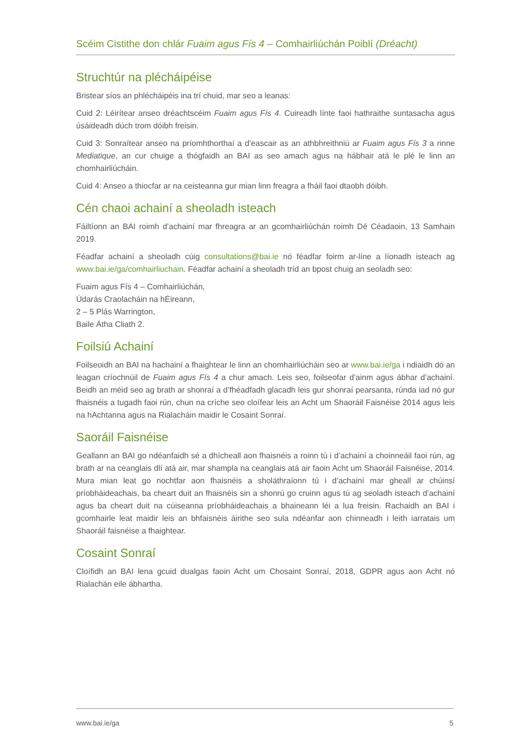Scéim Cistithe don chlár Fuaim agus Fís 4 – Comhairliúchán Poiblí (Dréacht)
Struchtúr na plécháipéise
Bristear síos an phlécháipéis ina trí chuid, mar seo a leanas:
Cuid 2: Léirítear anseo dréachtscéim Fuaim agus Fís 4. Cuireadh línte faoi hathraithe suntasacha agus úsáideadh dúch trom dóibh freisin.
Cuid 3: Sonraítear anseo na príomhthorthaí a d’eascair as an athbhreithniú ar Fuaim agus Fís 3 a rinne Mediatique, an cur chuige a thógfaidh an BAI as seo amach agus na hábhair atá le plé le linn an chomhairliúcháin.
Cuid 4: Anseo a thiocfar ar na ceisteanna gur mian linn freagra a fháil faoi dtaobh dóibh.
Cén chaoi achainí a sheoladh isteach
Fáiltíonn an BAI roimh d’achainí mar fhreagra ar an gcomhairliúchán roimh Dé Céadaoin, 13 Samhain 2019.
Féadfar achainí a sheoladh cúig consultations@bai.ie nó féadfar foirm ar-líne a líonadh isteach ag www.bai.ie/ga/comhairliuchain. Féadfar achainí a sheoladh tríd an bpost chuig an seoladh seo:
Fuaim agus Fís 4 – Comhairliúchán,
Údarás Craolacháin na hÉireann,
2 – 5 Plás Warrington,
Baile Átha Cliath 2.
Foilsiú Achainí
Foilseoidh an BAI na hachainí a fhaightear le linn an chomhairliúcháin seo ar www.bai.ie/ga i ndiaidh dó an leagan críochnúil de Fuaim agus Fís 4 a chur amach. Leis seo, foilseofar d’ainm agus ábhar d’achainí. Beidh an méid seo ag brath ar shonraí a d’fhéadfadh glacadh leis gur shonraí pearsanta, rúnda iad nó gur fhaisnéis a tugadh faoi rún, chun na críche seo cloífear leis an Acht um Shaoráil Faisnéise 2014 agus leis na hAchtanna agus na Rialacháin maidir le Cosaint Sonraí.
Saoráil Faisnéise
Geallann an BAI go ndéanfaidh sé a dhícheall aon fhaisnéis a roinn tú i d’achainí a choinneáil faoi rún, ag brath ar na ceanglais dlí atá air, mar shampla na ceanglais atá air faoin Acht um Shaoráil Faisnéise, 2014. Mura mian leat go nochtfar aon fhaisnéis a sholáthraíonn tú i d’achainí mar gheall ar chúinsí príobháideachais, ba cheart duit an fhaisnéis sin a shonrú go cruinn agus tú ag seoladh isteach d’achainí agus ba cheart duit na cúiseanna príobháideachais a bhaineann léi a lua freisin. Rachaidh an BAI i gcomhairle leat maidir leis an bhfaisnéis áirithe seo sula ndéanfar aon chinneadh i leith iarratais um Shaoráil faisnéise a fhaightear.
Cosaint Sonraí
Cloífidh an BAI lena gcuid dualgas faoin Acht um Chosaint Sonraí, 2018, GDPR agus aon Acht nó Rialachán eile ábhartha.
www.bai.ie/ga 5